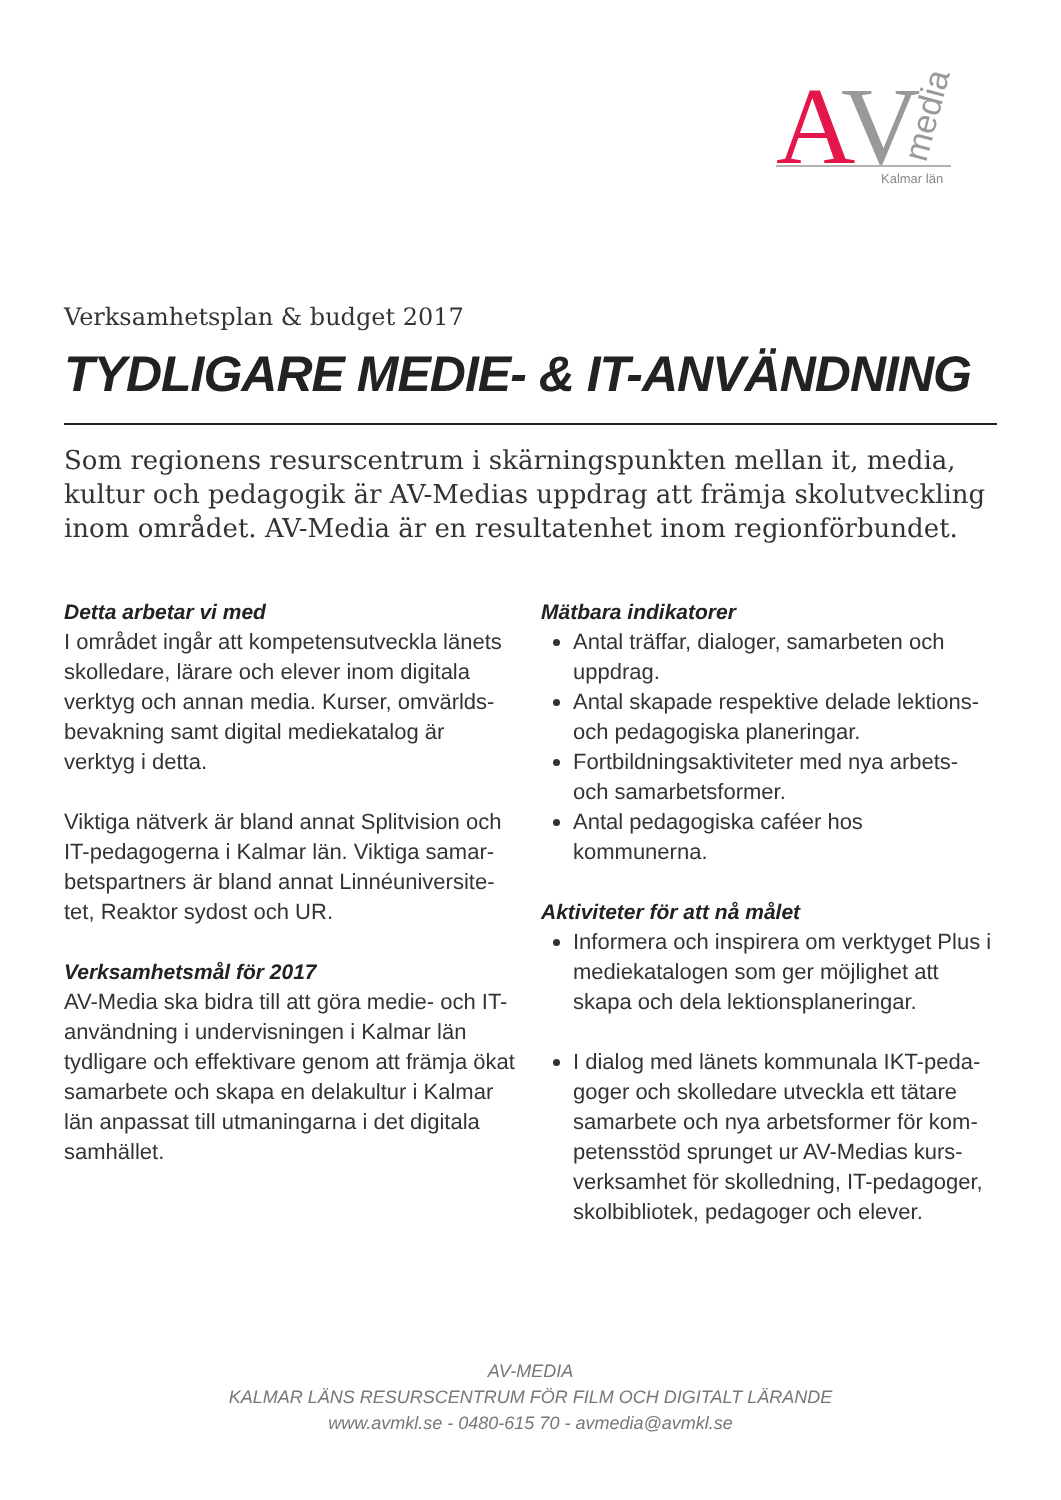A
V
media
Kalmar län
Verksamhetsplan & budget 2017
TYDLIGARE MEDIE- & IT-ANVÄNDNING
Som regionens resurscentrum i skärningspunkten mellan it, media, kultur och pedagogik är AV-Medias uppdrag att främja skolutveckling inom området. AV-Media är en resultatenhet inom regionförbundet.
Detta arbetar vi med
I området ingår att kompetensutveckla länets skolledare, lärare och elever inom digitala verktyg och annan media. Kurser, omvärlds-bevakning samt digital mediekatalog är verktyg i detta.
Viktiga nätverk är bland annat Splitvision och IT-pedagogerna i Kalmar län. Viktiga samar-betspartners är bland annat Linnéuniversite-tet, Reaktor sydost och UR.
Verksamhetsmål för 2017
AV-Media ska bidra till att göra medie- och IT-användning i undervisningen i Kalmar län tydligare och effektivare genom att främja ökat samarbete och skapa en delakultur i Kalmar län anpassat till utmaningarna i det digitala samhället.
Mätbara indikatorer
Antal träffar, dialoger, samarbeten och uppdrag.
Antal skapade respektive delade lektions- och pedagogiska planeringar.
Fortbildningsaktiviteter med nya arbets- och samarbetsformer.
Antal pedagogiska caféer hos kommunerna.
Aktiviteter för att nå målet
Informera och inspirera om verktyget Plus i mediekatalogen som ger möjlighet att skapa och dela lektionsplaneringar.
I dialog med länets kommunala IKT-peda-goger och skolledare utveckla ett tätare samarbete och nya arbetsformer för kom-petensstöd sprunget ur AV-Medias kurs-verksamhet för skolledning, IT-pedagoger, skolbibliotek, pedagoger och elever.
AV-MEDIA
KALMAR LÄNS RESURSCENTRUM FÖR FILM OCH DIGITALT LÄRANDE
www.avmkl.se - 0480-615 70 - avmedia@avmkl.se